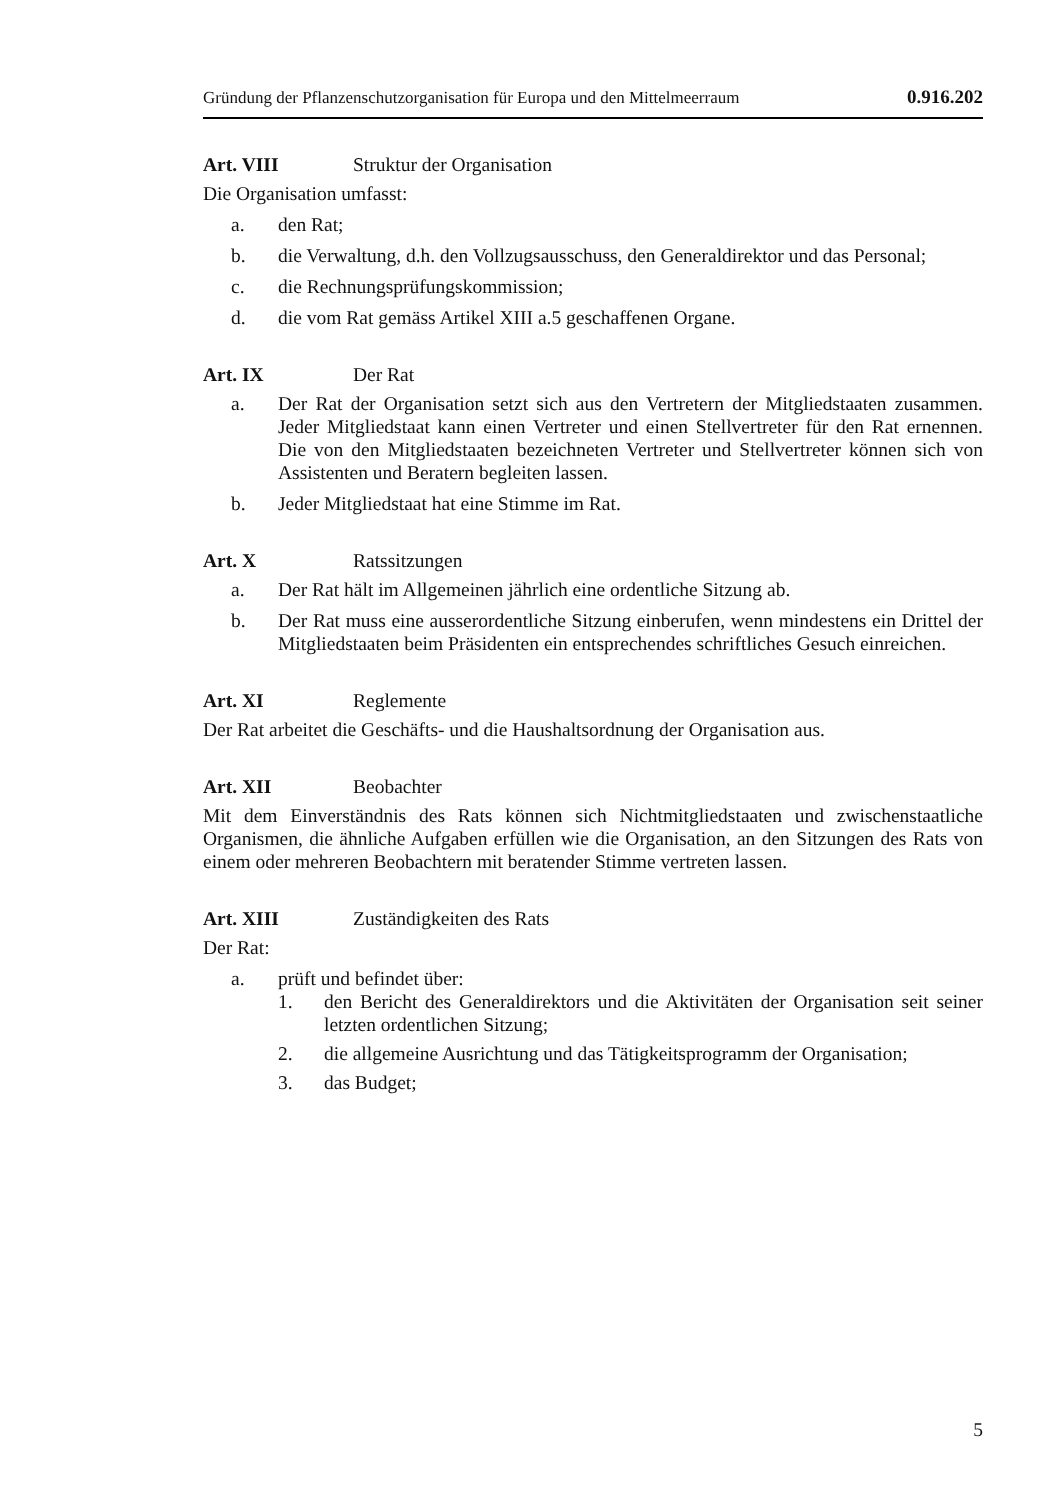Gründung der Pflanzenschutzorganisation für Europa und den Mittelmeerraum 0.916.202
Art. VIII Struktur der Organisation
Die Organisation umfasst:
a. den Rat;
b. die Verwaltung, d.h. den Vollzugsausschuss, den Generaldirektor und das Personal;
c. die Rechnungsprüfungskommission;
d. die vom Rat gemäss Artikel XIII a.5 geschaffenen Organe.
Art. IX Der Rat
a. Der Rat der Organisation setzt sich aus den Vertretern der Mitgliedstaaten zusammen. Jeder Mitgliedstaat kann einen Vertreter und einen Stellvertreter für den Rat ernennen. Die von den Mitgliedstaaten bezeichneten Vertreter und Stellvertreter können sich von Assistenten und Beratern begleiten lassen.
b. Jeder Mitgliedstaat hat eine Stimme im Rat.
Art. X Ratssitzungen
a. Der Rat hält im Allgemeinen jährlich eine ordentliche Sitzung ab.
b. Der Rat muss eine ausserordentliche Sitzung einberufen, wenn mindestens ein Drittel der Mitgliedstaaten beim Präsidenten ein entsprechendes schriftliches Gesuch einreichen.
Art. XI Reglemente
Der Rat arbeitet die Geschäfts- und die Haushaltsordnung der Organisation aus.
Art. XII Beobachter
Mit dem Einverständnis des Rats können sich Nichtmitgliedstaaten und zwischenstaatliche Organismen, die ähnliche Aufgaben erfüllen wie die Organisation, an den Sitzungen des Rats von einem oder mehreren Beobachtern mit beratender Stimme vertreten lassen.
Art. XIII Zuständigkeiten des Rats
Der Rat:
a. prüft und befindet über:
1. den Bericht des Generaldirektors und die Aktivitäten der Organisation seit seiner letzten ordentlichen Sitzung;
2. die allgemeine Ausrichtung und das Tätigkeitsprogramm der Organisation;
3. das Budget;
5